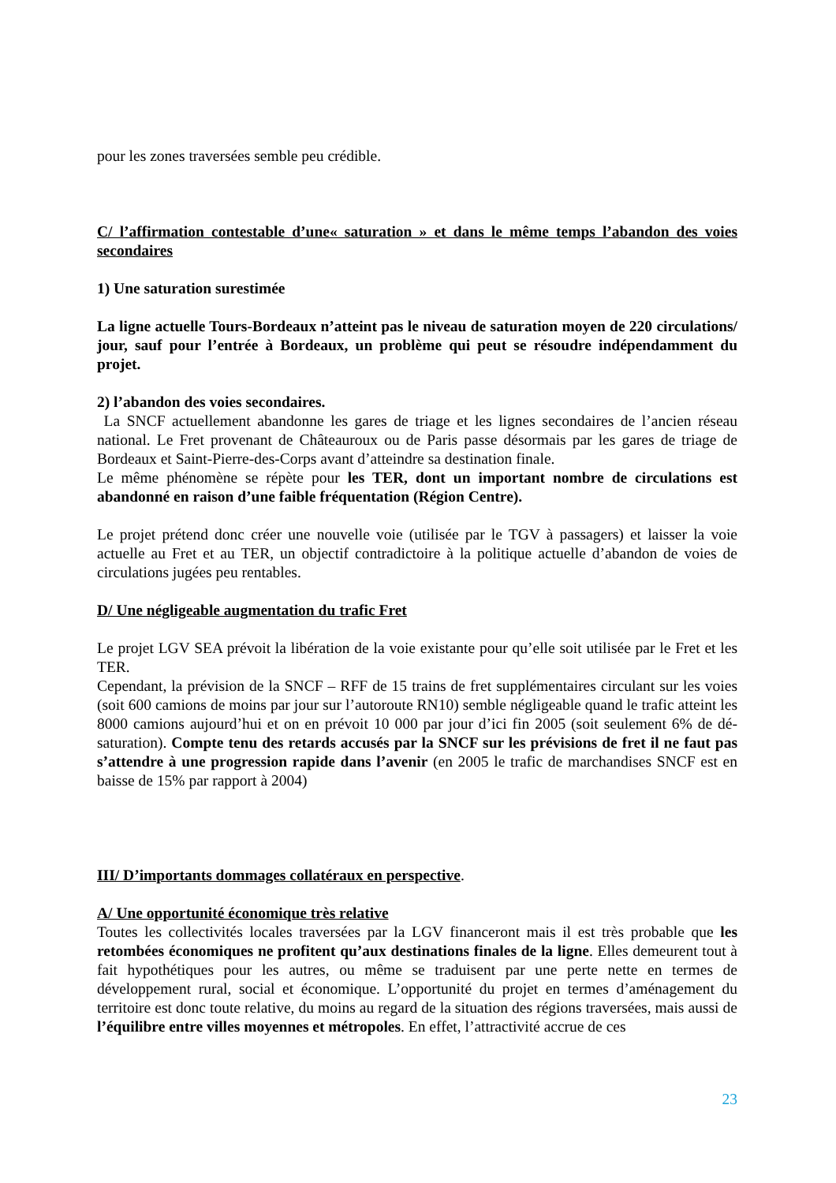pour les zones traversées semble peu crédible.
C/ l’affirmation contestable d’une« saturation » et dans le même temps l’abandon des voies secondaires
1) Une saturation surestimée
La ligne actuelle Tours-Bordeaux n’atteint pas le niveau de saturation moyen de 220 circulations/ jour, sauf pour l’entrée à Bordeaux, un problème qui peut se résoudre indépendamment du projet.
2) l’abandon des voies secondaires.
La SNCF actuellement abandonne les gares de triage et les lignes secondaires de l’ancien réseau national. Le Fret provenant de Châteauroux ou de Paris passe désormais par les gares de triage de Bordeaux et Saint-Pierre-des-Corps avant d’atteindre sa destination finale.
Le même phénomène se répète pour les TER, dont un important nombre de circulations est abandonné en raison d’une faible fréquentation (Région Centre).
Le projet prétend donc créer une nouvelle voie (utilisée par le TGV à passagers) et laisser la voie actuelle au Fret et au TER, un objectif contradictoire à la politique actuelle d’abandon de voies de circulations jugées peu rentables.
D/ Une négligeable augmentation du trafic Fret
Le projet LGV SEA prévoit la libération de la voie existante pour qu’elle soit utilisée par le Fret et les TER.
Cependant, la prévision de la SNCF – RFF de 15 trains de fret supplémentaires circulant sur les voies (soit 600 camions de moins par jour sur l’autoroute RN10) semble négligeable quand le trafic atteint les 8000 camions aujourd’hui et on en prévoit 10 000 par jour d’ici fin 2005 (soit seulement 6% de dé-saturation). Compte tenu des retards accusés par la SNCF sur les prévisions de fret il ne faut pas s’attendre à une progression rapide dans l’avenir (en 2005 le trafic de marchandises SNCF est en baisse de 15% par rapport à 2004)
III/ D’importants dommages collatéraux en perspective.
A/ Une opportunité économique très relative
Toutes les collectivités locales traversées par la LGV financeront mais il est très probable que les retombées économiques ne profitent qu’aux destinations finales de la ligne. Elles demeurent tout à fait hypothétiques pour les autres, ou même se traduisent par une perte nette en termes de développement rural, social et économique. L’opportunité du projet en termes d’aménagement du territoire est donc toute relative, du moins au regard de la situation des régions traversées, mais aussi de l’équilibre entre villes moyennes et métropoles. En effet, l’attractivité accrue de ces
23